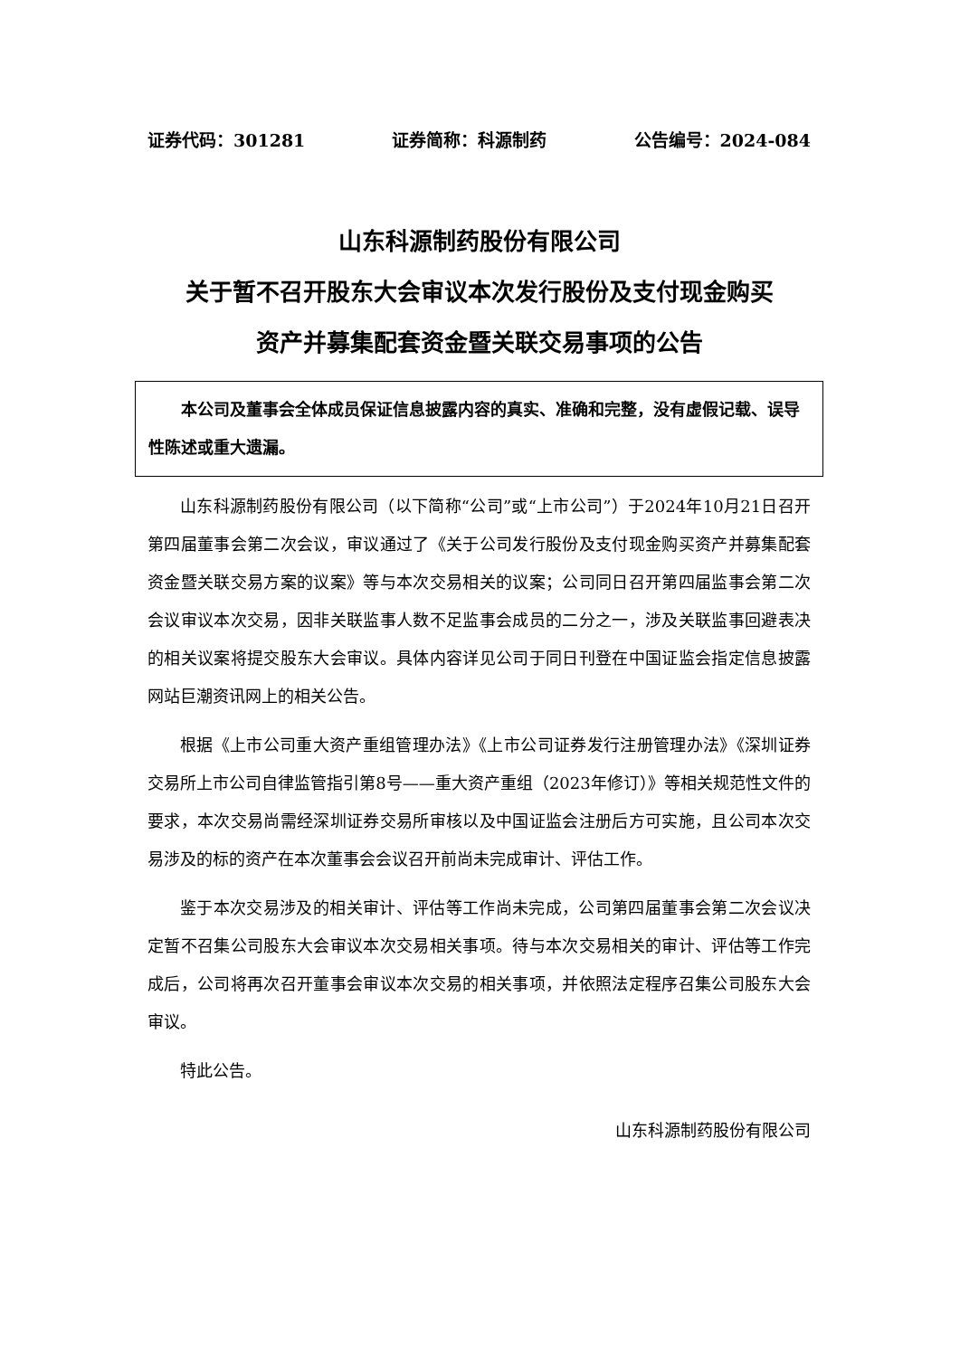证券代码：301281 证券简称：科源制药 公告编号：2024-084
山东科源制药股份有限公司
关于暂不召开股东大会审议本次发行股份及支付现金购买
资产并募集配套资金暨关联交易事项的公告
  本公司及董事会全体成员保证信息披露内容的真实、准确和完整，没有虚假记载、误导性陈述或重大遗漏。
山东科源制药股份有限公司（以下简称“公司”或“上市公司”）于2024年10月21日召开第四届董事会第二次会议，审议通过了《关于公司发行股份及支付现金购买资产并募集配套资金暨关联交易方案的议案》等与本次交易相关的议案；公司同日召开第四届监事会第二次会议审议本次交易，因非关联监事人数不足监事会成员的二分之一，涉及关联监事回避表决的相关议案将提交股东大会审议。具体内容详见公司于同日刊登在中国证监会指定信息披露网站巨潮资讯网上的相关公告。
根据《上市公司重大资产重组管理办法》《上市公司证券发行注册管理办法》《深圳证券交易所上市公司自律监管指引第8号——重大资产重组（2023年修订）》等相关规范性文件的要求，本次交易尚需经深圳证券交易所审核以及中国证监会注册后方可实施，且公司本次交易涉及的标的资产在本次董事会会议召开前尚未完成审计、评估工作。
鉴于本次交易涉及的相关审计、评估等工作尚未完成，公司第四届董事会第二次会议决定暂不召集公司股东大会审议本次交易相关事项。待与本次交易相关的审计、评估等工作完成后，公司将再次召开董事会审议本次交易的相关事项，并依照法定程序召集公司股东大会审议。
特此公告。
山东科源制药股份有限公司